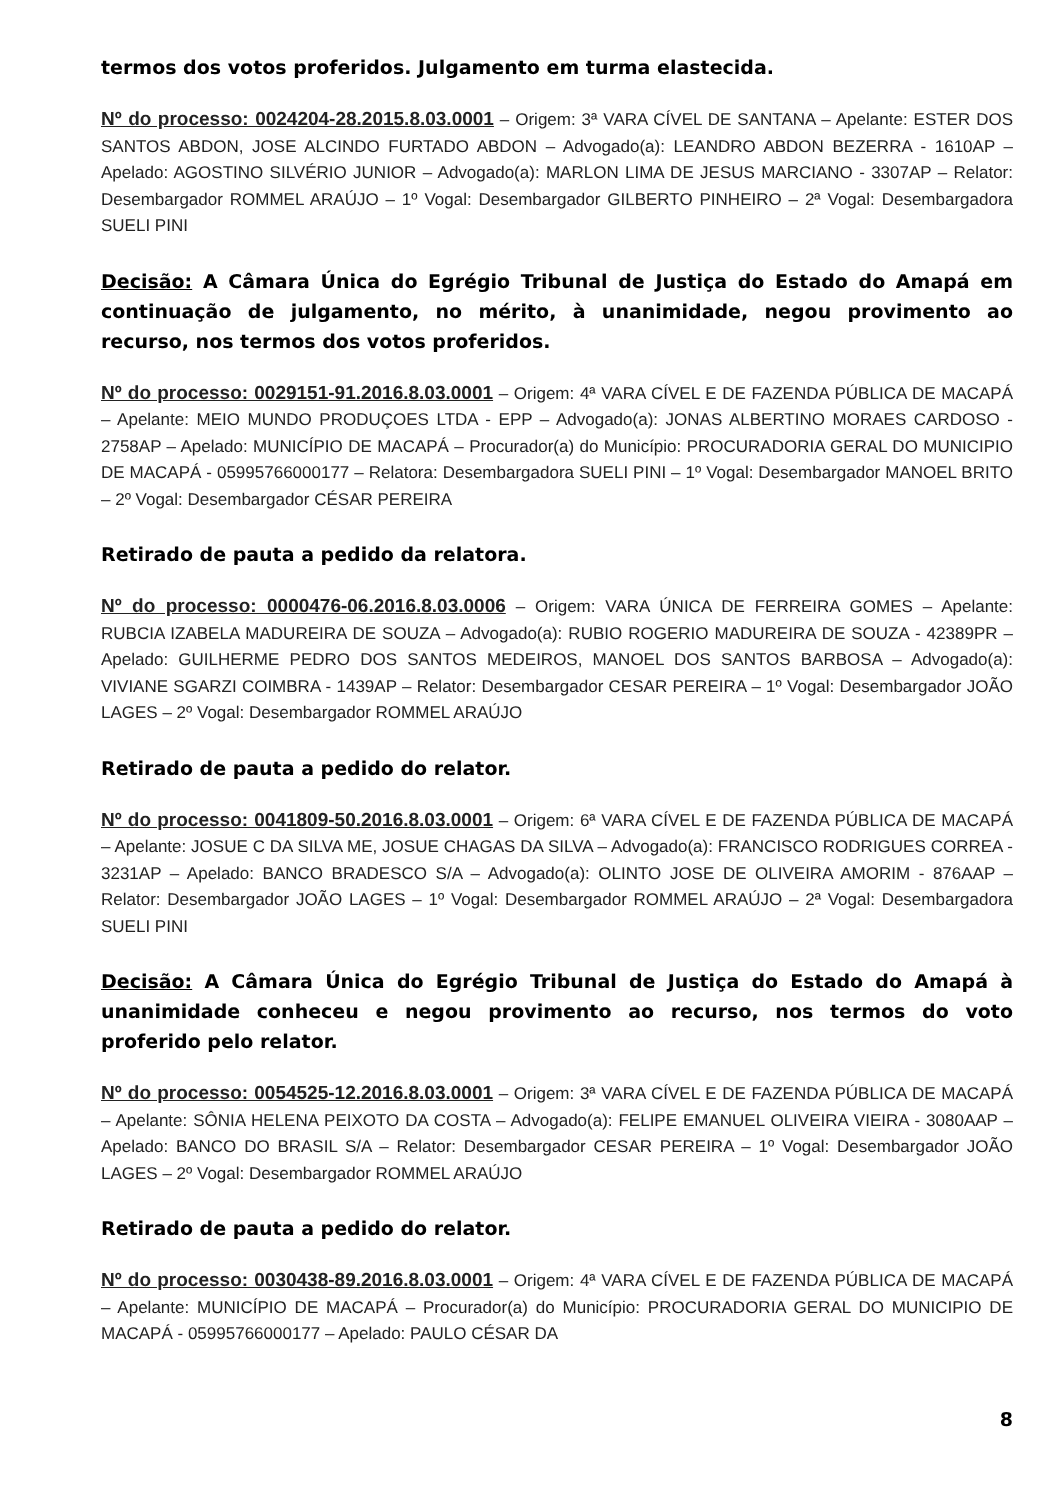termos dos votos proferidos. Julgamento em turma elastecida.
Nº do processo: 0024204-28.2015.8.03.0001 – Origem: 3ª VARA CÍVEL DE SANTANA – Apelante: ESTER DOS SANTOS ABDON, JOSE ALCINDO FURTADO ABDON – Advogado(a): LEANDRO ABDON BEZERRA - 1610AP – Apelado: AGOSTINO SILVÉRIO JUNIOR – Advogado(a): MARLON LIMA DE JESUS MARCIANO - 3307AP – Relator: Desembargador ROMMEL ARAÚJO – 1º Vogal: Desembargador GILBERTO PINHEIRO – 2ª Vogal: Desembargadora SUELI PINI
Decisão: A Câmara Única do Egrégio Tribunal de Justiça do Estado do Amapá em continuação de julgamento, no mérito, à unanimidade, negou provimento ao recurso, nos termos dos votos proferidos.
Nº do processo: 0029151-91.2016.8.03.0001 – Origem: 4ª VARA CÍVEL E DE FAZENDA PÚBLICA DE MACAPÁ – Apelante: MEIO MUNDO PRODUÇOES LTDA - EPP – Advogado(a): JONAS ALBERTINO MORAES CARDOSO - 2758AP – Apelado: MUNICÍPIO DE MACAPÁ – Procurador(a) do Município: PROCURADORIA GERAL DO MUNICIPIO DE MACAPÁ - 05995766000177 – Relatora: Desembargadora SUELI PINI – 1º Vogal: Desembargador MANOEL BRITO – 2º Vogal: Desembargador CÉSAR PEREIRA
Retirado de pauta a pedido da relatora.
Nº do processo: 0000476-06.2016.8.03.0006 – Origem: VARA ÚNICA DE FERREIRA GOMES – Apelante: RUBCIA IZABELA MADUREIRA DE SOUZA – Advogado(a): RUBIO ROGERIO MADUREIRA DE SOUZA - 42389PR – Apelado: GUILHERME PEDRO DOS SANTOS MEDEIROS, MANOEL DOS SANTOS BARBOSA – Advogado(a): VIVIANE SGARZI COIMBRA - 1439AP – Relator: Desembargador CESAR PEREIRA – 1º Vogal: Desembargador JOÃO LAGES – 2º Vogal: Desembargador ROMMEL ARAÚJO
Retirado de pauta a pedido do relator.
Nº do processo: 0041809-50.2016.8.03.0001 – Origem: 6ª VARA CÍVEL E DE FAZENDA PÚBLICA DE MACAPÁ – Apelante: JOSUE C DA SILVA ME, JOSUE CHAGAS DA SILVA – Advogado(a): FRANCISCO RODRIGUES CORREA - 3231AP – Apelado: BANCO BRADESCO S/A – Advogado(a): OLINTO JOSE DE OLIVEIRA AMORIM - 876AAP – Relator: Desembargador JOÃO LAGES – 1º Vogal: Desembargador ROMMEL ARAÚJO – 2ª Vogal: Desembargadora SUELI PINI
Decisão: A Câmara Única do Egrégio Tribunal de Justiça do Estado do Amapá à unanimidade conheceu e negou provimento ao recurso, nos termos do voto proferido pelo relator.
Nº do processo: 0054525-12.2016.8.03.0001 – Origem: 3ª VARA CÍVEL E DE FAZENDA PÚBLICA DE MACAPÁ – Apelante: SÔNIA HELENA PEIXOTO DA COSTA – Advogado(a): FELIPE EMANUEL OLIVEIRA VIEIRA - 3080AAP – Apelado: BANCO DO BRASIL S/A – Relator: Desembargador CESAR PEREIRA – 1º Vogal: Desembargador JOÃO LAGES – 2º Vogal: Desembargador ROMMEL ARAÚJO
Retirado de pauta a pedido do relator.
Nº do processo: 0030438-89.2016.8.03.0001 – Origem: 4ª VARA CÍVEL E DE FAZENDA PÚBLICA DE MACAPÁ – Apelante: MUNICÍPIO DE MACAPÁ – Procurador(a) do Município: PROCURADORIA GERAL DO MUNICIPIO DE MACAPÁ - 05995766000177 – Apelado: PAULO CÉSAR DA
8